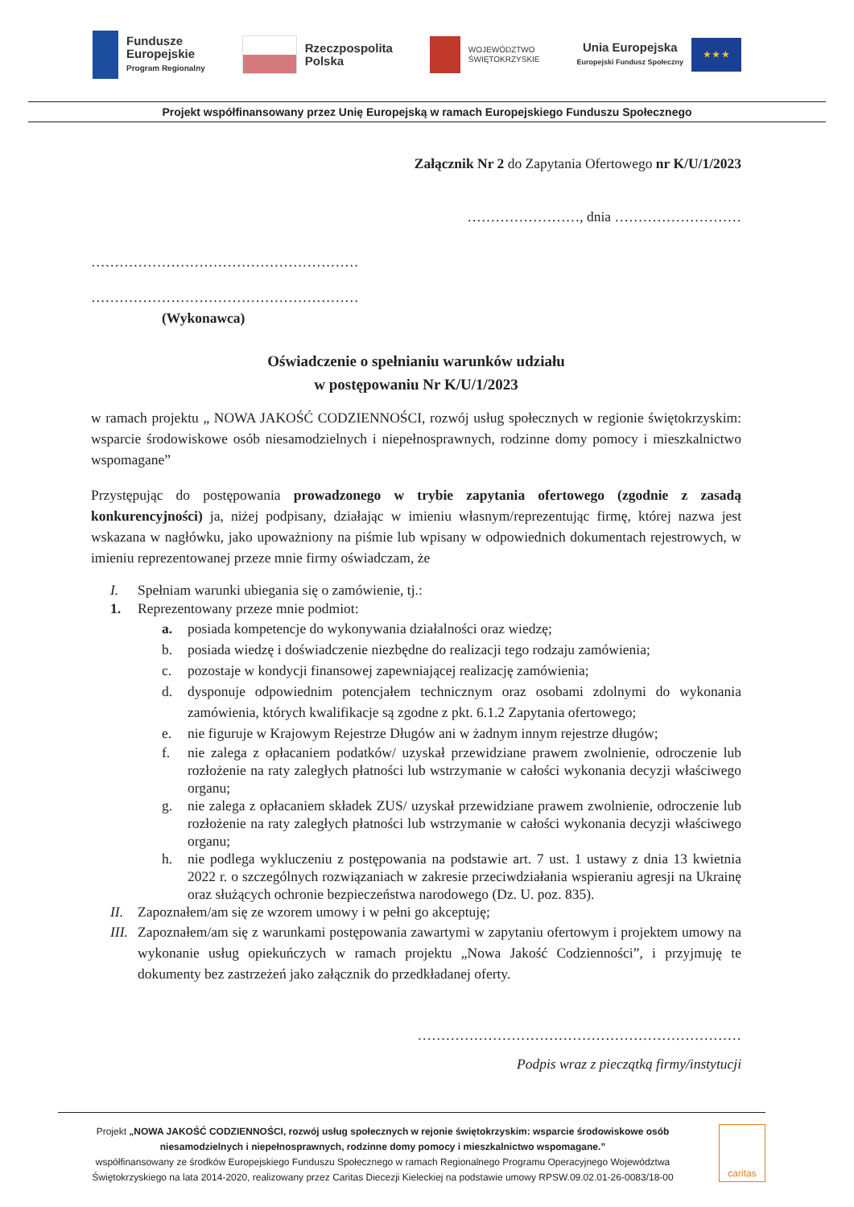Fundusze
Europejskie
Program Regionalny
Rzeczpospolita
Polska
WOJEWÓDZTWO
ŚWIĘTOKRZYSKIE
Unia Europejska
Europejski Fundusz Społeczny
★ ★ ★
Projekt współfinansowany przez Unię Europejską w ramach Europejskiego Funduszu Społecznego
Załącznik Nr 2 do Zapytania Ofertowego nr K/U/1/2023
……………………, dnia ………………………
…………………………………………………
…………………………………………………
(Wykonawca)
Oświadczenie o spełnianiu warunków udziału
w postępowaniu Nr K/U/1/2023
w ramach projektu „ NOWA JAKOŚĆ CODZIENNOŚCI, rozwój usług społecznych w regionie świętokrzyskim: wsparcie środowiskowe osób niesamodzielnych i niepełnosprawnych, rodzinne domy pomocy i mieszkalnictwo wspomagane”
Przystępując do postępowania prowadzonego w trybie zapytania ofertowego (zgodnie z zasadą konkurencyjności) ja, niżej podpisany, działając w imieniu własnym/reprezentując firmę, której nazwa jest wskazana w nagłówku, jako upoważniony na piśmie lub wpisany w odpowiednich dokumentach rejestrowych, w imieniu reprezentowanej przeze mnie firmy oświadczam, że
I. Spełniam warunki ubiegania się o zamówienie, tj.:
1. Reprezentowany przeze mnie podmiot:
a. posiada kompetencje do wykonywania działalności oraz wiedzę;
b. posiada wiedzę i doświadczenie niezbędne do realizacji tego rodzaju zamówienia;
c. pozostaje w kondycji finansowej zapewniającej realizację zamówienia;
d. dysponuje odpowiednim potencjałem technicznym oraz osobami zdolnymi do wykonania zamówienia, których kwalifikacje są zgodne z pkt. 6.1.2 Zapytania ofertowego;
e. nie figuruje w Krajowym Rejestrze Długów ani w żadnym innym rejestrze długów;
f. nie zalega z opłacaniem podatków/ uzyskał przewidziane prawem zwolnienie, odroczenie lub rozłożenie na raty zaległych płatności lub wstrzymanie w całości wykonania decyzji właściwego organu;
g. nie zalega z opłacaniem składek ZUS/ uzyskał przewidziane prawem zwolnienie, odroczenie lub rozłożenie na raty zaległych płatności lub wstrzymanie w całości wykonania decyzji właściwego organu;
h. nie podlega wykluczeniu z postępowania na podstawie art. 7 ust. 1 ustawy z dnia 13 kwietnia 2022 r. o szczególnych rozwiązaniach w zakresie przeciwdziałania wspieraniu agresji na Ukrainę oraz służących ochronie bezpieczeństwa narodowego (Dz. U. poz. 835).
II. Zapoznałem/am się ze wzorem umowy i w pełni go akceptuję;
III.
Zapoznałem/am się z warunkami postępowania zawartymi w zapytaniu ofertowym i projektem umowy na wykonanie usług opiekuńczych w ramach projektu „Nowa Jakość Codzienności”, i przyjmuję te dokumenty bez zastrzeżeń jako załącznik do przedkładanej oferty.
……………………………………………………………
Podpis wraz z pieczątką firmy/instytucji
Projekt „NOWA JAKOŚĆ CODZIENNOŚCI, rozwój usług społecznych w rejonie świętokrzyskim: wsparcie środowiskowe osób niesamodzielnych i niepełnosprawnych, rodzinne domy pomocy i mieszkalnictwo wspomagane.”
współfinansowany ze środków Europejskiego Funduszu Społecznego w ramach Regionalnego Programu Operacyjnego Województwa Świętokrzyskiego na lata 2014-2020, realizowany przez Caritas Diecezji Kieleckiej na podstawie umowy RPSW.09.02.01-26-0083/18-00
caritas